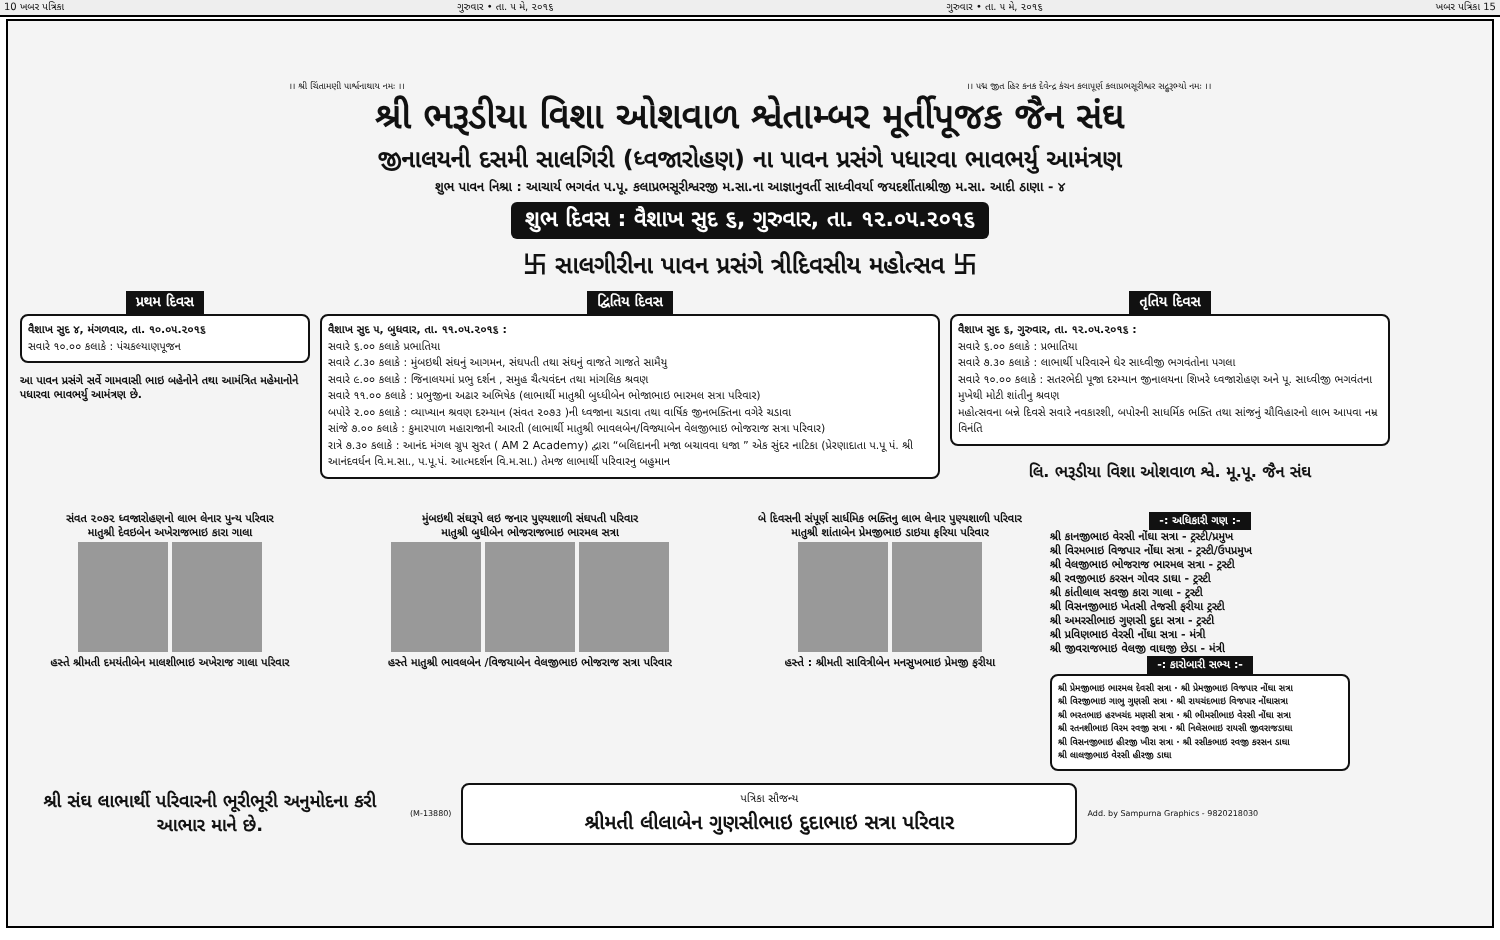10 ખબર પત્રિકા ગુરુવાર • તા. ૫ મે, ૨૦૧૬ ગુરુવાર • તા. ૫ મે, ૨૦૧૬ ખબર પત્રિકા 15
।। શ્રી ચિંતામણી પાર્શ્વનાથાય નમઃ ।। ।। પદ્મ જીત હિર કનક દેવેન્દ્ર કંચન કલાપૂર્ણ કલાપ્રભસૂરીશ્વર સદ્ગુરૂભ્યો નમઃ ।।
શ્રી ભરૂડીયા વિશા ઓશવાળ શ્વેતામ્બર મૂર્તીપૂજક જૈન સંઘ
જીનાલયની દસમી સાલગિરી (ધ્વજારોહણ) ના પાવન પ્રસંગે પધારવા ભાવભર્યુ આમંત્રણ
શુભ પાવન નિશ્રા : આચાર્ય ભગવંત પ.પૂ. કલાપ્રભસૂરીશ્વરજી મ.સા.ના આજ્ઞાનુવર્તી સાધ્વીવર્યા જયદર્શીતાશ્રીજી મ.સા. આદી ઠાણા - ૪
શુભ દિવસ : વૈશાખ સુદ ૬, ગુરુવાર, તા. ૧૨.૦૫.૨૦૧૬
卐 સાલગીરીના પાવન પ્રસંગે ત્રીદિવસીય મહોત્સવ 卐
પ્રથમ દિવસ
વૈશાખ સુદ ૪, મંગળવાર, તા. ૧૦.૦૫.૨૦૧૬
સવારે ૧૦.૦૦ કલાકે : પંચકલ્યાણપૂજન
આ પાવન પ્રસંગે સર્વે ગામવાસી ભાઇ બહેનોને તથા આમંત્રિત મહેમાનોને પધારવા ભાવભર્યુ આમંત્રણ છે.
દ્વિતિય દિવસ
વૈશાખ સુદ ૫, બુધવાર, તા. ૧૧.૦૫.૨૦૧૬ :
સવારે ૬.૦૦ કલાકે પ્રભાતિયા
સવારે ૮.૩૦ કલાકે : મુંબઇથી સંઘનું આગમન, સંઘપતી તથા સંઘનું વાજતે ગાજતે સામૈયુ
સવારે ૯.૦૦ કલાકે : જિનાલયમાં પ્રભુ દર્શન , સમુહ ચૈત્યવંદન તથા માંગલિક શ્રવણ
સવારે ૧૧.૦૦ કલાકે : પ્રભુજીના અઢાર અભિષેક (લાભાર્થી માતુશ્રી બુધ્ધીબેન ભોજાભાઇ ભારમલ સત્રા પરિવાર)
બપોરે ૨.૦૦ કલાકે : વ્યાખ્યાન શ્રવણ દરમ્યાન (સંવત ૨૦૭૩ )ની ધ્વજાના ચડાવા તથા વાર્ષિક જીનભક્તિના વગેરે ચડાવા
સાંજે ૭.૦૦ કલાકે : કુમારપાળ મહારાજાની આરતી (લાભાર્થી માતુશ્રી ભાવલબેન/વિજ્યાબેન વેલજીભાઇ ભોજરાજ સત્રા પરિવાર)
રાત્રે ૭.૩૦ કલાકે : આનંદ મંગલ ગ્રુપ સુરત ( AM 2 Academy) દ્વારા “બલિદાનની મજા બચાવવા ધજા ” એક સુંદર નાટિકા (પ્રેરણાદાતા પ.પૂ પં. શ્રી આનંદવર્ધન વિ.મ.સા., પ.પૂ.પં. આત્મદર્શન વિ.મ.સા.) તેમજ લાભાર્થી પરિવારનુ બહુમાન
તૃતિય દિવસ
વૈશાખ સુદ ૬, ગુરુવાર, તા. ૧૨.૦૫.૨૦૧૬ :
સવારે ૬.૦૦ કલાકે : પ્રભાતિયા
સવારે ૭.૩૦ કલાકે : લાભાર્થી પરિવારને ઘેર સાધ્વીજી ભગવંતોના પગલા
સવારે ૧૦.૦૦ કલાકે : સતરભેદી પૂજા દરમ્યાન જીનાલયના શિખરે ધ્વજારોહણ અને પૂ. સાધ્વીજી ભગવંતના મુખેથી મોટી શાંતીનુ શ્રવણ
મહોત્સવના બન્ને દિવસે સવારે નવકારશી, બપોરની સાધર્મિક ભક્તિ તથા સાંજનું ચૌવિહારનો લાભ આપવા નમ્ર વિનંતિ
લિ. ભરૂડીયા વિશા ઓશવાળ શ્વે. મૂ.પૂ. જૈન સંઘ
સંવત ૨૦૭૨ ધ્વજારોહણનો લાભ લેનાર પુન્ય પરિવાર
માતુશ્રી દેવઇબેન અખેરાજભાઇ કારા ગાલા
હસ્તે શ્રીમતી દમયંતીબેન માલશીભાઇ અખેરાજ ગાલા પરિવાર
મુંબઇથી સંઘરૂપે લઇ જનાર પુણ્યશાળી સંઘપતી પરિવાર
માતુશ્રી બુધીબેન ભોજરાજભાઇ ભારમલ સત્રા
હસ્તે માતુશ્રી ભાવલબેન /વિજયાબેન વેલજીભાઇ ભોજરાજ સત્રા પરિવાર
બે દિવસની સંપૂર્ણ સાર્ધમિક ભક્તિનુ લાભ લેનાર પુણ્યશાળી પરિવાર
માતુશ્રી શાંતાબેન પ્રેમજીભાઇ ડાઇયા ફરિયા પરિવાર
હસ્તે : શ્રીમતી સાવિત્રીબેન મનસુખભાઇ પ્રેમજી ફરીયા
-: અધિકારી ગણ :-
શ્રી કાનજીભાઇ વેરસી નોંઘા સત્રા - ટ્રસ્ટી/પ્રમુખ
શ્રી વિરમભાઇ વિજપાર નોંઘા સત્રા - ટ્રસ્ટી/ઉપપ્રમુખ
શ્રી વેલજીભાઇ ભોજરાજ ભારમલ સત્રા - ટ્રસ્ટી
શ્રી રવજીભાઇ કરસન ગોવર ડાઘા - ટ્રસ્ટી
શ્રી કાંતીલાલ સવજી કારા ગાલા - ટ્રસ્ટી
શ્રી વિસનજીભાઇ ખેતસી તેજસી ફરીયા ટ્રસ્ટી
શ્રી અમરસીભાઇ ગુણસી દુદા સત્રા - ટ્રસ્ટી
શ્રી પ્રવિણભાઇ વેરસી નોંઘા સત્રા - મંત્રી
શ્રી જીવરાજભાઇ વેલજી વાઘજી છેડા - મંત્રી
-: કારોબારી સભ્ય :-
શ્રી પ્રેમજીભાઇ ભારમલ દેવસી સત્રા · શ્રી પ્રેમજીભાઇ વિજપાર નોંઘા સત્રા
શ્રી વિરજીભાઇ ગાભુ ગુણસી સત્રા · શ્રી રાયચંદભાઇ વિજપાર નોંઘાસત્રા
શ્રી ભરતભાઇ હરખચંદ મણસી સત્રા · શ્રી ભીમસીભાઇ વેરસી નોંઘા સત્રા
શ્રી રતનશીભાઇ વિરમ રવજી સત્રા · શ્રી નિલેસભાઇ રાયસી જીવરાજડાઘા
શ્રી વિસનજીભાઇ હીરજી ખીરા સત્રા · શ્રી રસીકભાઇ રવજી કરસન ડાઘા
શ્રી લાલજીભાઇ વેરસી હીરજી ડાઘા
શ્રી સંઘ લાભાર્થી પરિવારની ભૂરીભૂરી અનુમોદના કરી આભાર માને છે.
(M-13880)
પત્રિકા સૌજન્ય
શ્રીમતી લીલાબેન ગુણસીભાઇ દુદાભાઇ સત્રા પરિવાર
Add. by Sampurna Graphics - 9820218030